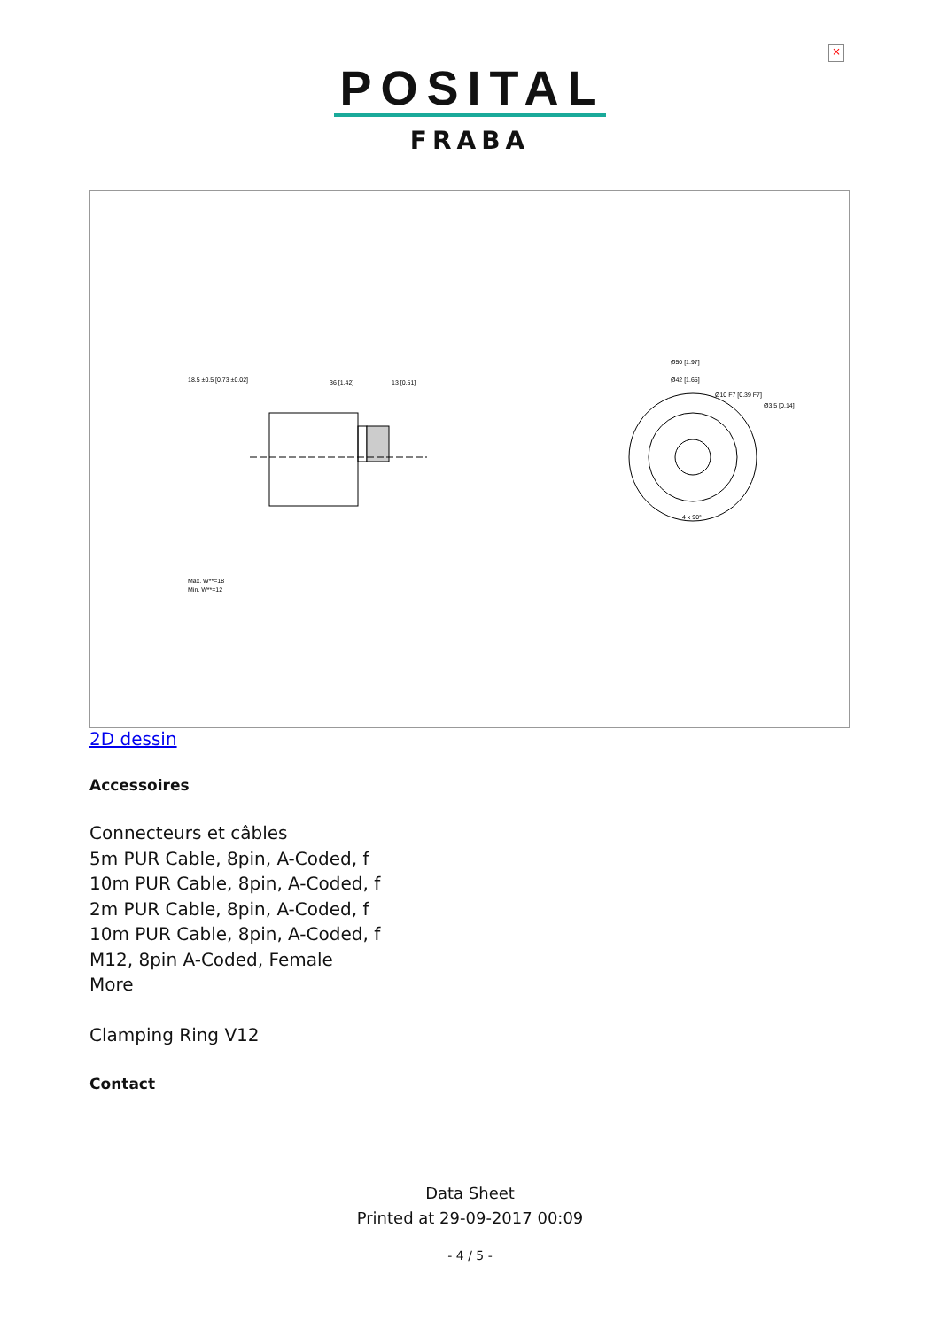×
POSITAL
FRABA
18.5 ±0.5 [0.73 ±0.02]
36 [1.42]
13 [0.51]
Max. W**=18
Min. W**=12
Ø50 [1.97]
Ø42 [1.65]
Ø10 F7 [0.39 F7]
Ø3.5 [0.14]
4 x 90°
2D dessin
Accessoires
Connecteurs et câbles
5m PUR Cable, 8pin, A-Coded, f
10m PUR Cable, 8pin, A-Coded, f
2m PUR Cable, 8pin, A-Coded, f
10m PUR Cable, 8pin, A-Coded, f
M12, 8pin A-Coded, Female
More
Clamping Ring V12
Contact
Data Sheet
Printed at 29-09-2017 00:09
- 4 / 5 -